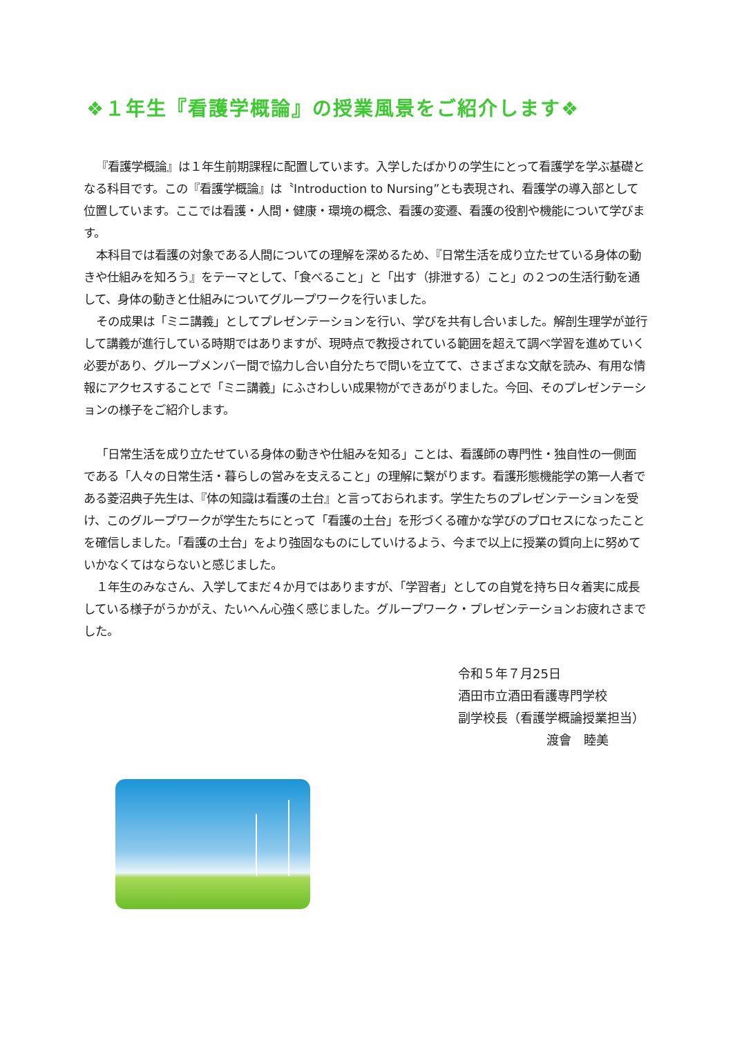❖１年生『看護学概論』の授業風景をご紹介します❖
『看護学概論』は１年生前期課程に配置しています。入学したばかりの学生にとって看護学を学ぶ基礎となる科目です。この『看護学概論』は〝Introduction to Nursing”とも表現され、看護学の導入部として位置しています。ここでは看護・人間・健康・環境の概念、看護の変遷、看護の役割や機能について学びます。
本科目では看護の対象である人間についての理解を深めるため、『日常生活を成り立たせている身体の動きや仕組みを知ろう』をテーマとして、「食べること」と「出す（排泄する）こと」の２つの生活行動を通して、身体の動きと仕組みについてグループワークを行いました。
その成果は「ミニ講義」としてプレゼンテーションを行い、学びを共有し合いました。解剖生理学が並行して講義が進行している時期ではありますが、現時点で教授されている範囲を超えて調べ学習を進めていく必要があり、グループメンバー間で協力し合い自分たちで問いを立てて、さまざまな文献を読み、有用な情報にアクセスすることで「ミニ講義」にふさわしい成果物ができあがりました。今回、そのプレゼンテーションの様子をご紹介します。
「日常生活を成り立たせている身体の動きや仕組みを知る」ことは、看護師の専門性・独自性の一側面である「人々の日常生活・暮らしの営みを支えること」の理解に繋がります。看護形態機能学の第一人者である菱沼典子先生は、『体の知識は看護の土台』と言っておられます。学生たちのプレゼンテーションを受け、このグループワークが学生たちにとって「看護の土台」を形づくる確かな学びのプロセスになったことを確信しました。「看護の土台」をより強固なものにしていけるよう、今まで以上に授業の質向上に努めていかなくてはならないと感じました。
１年生のみなさん、入学してまだ４か月ではありますが、「学習者」としての自覚を持ち日々着実に成長している様子がうかがえ、たいへん心強く感じました。グループワーク・プレゼンテーションお疲れさまでした。
令和５年７月25日
酒田市立酒田看護専門学校
副学校長（看護学概論授業担当）
渡會　睦美